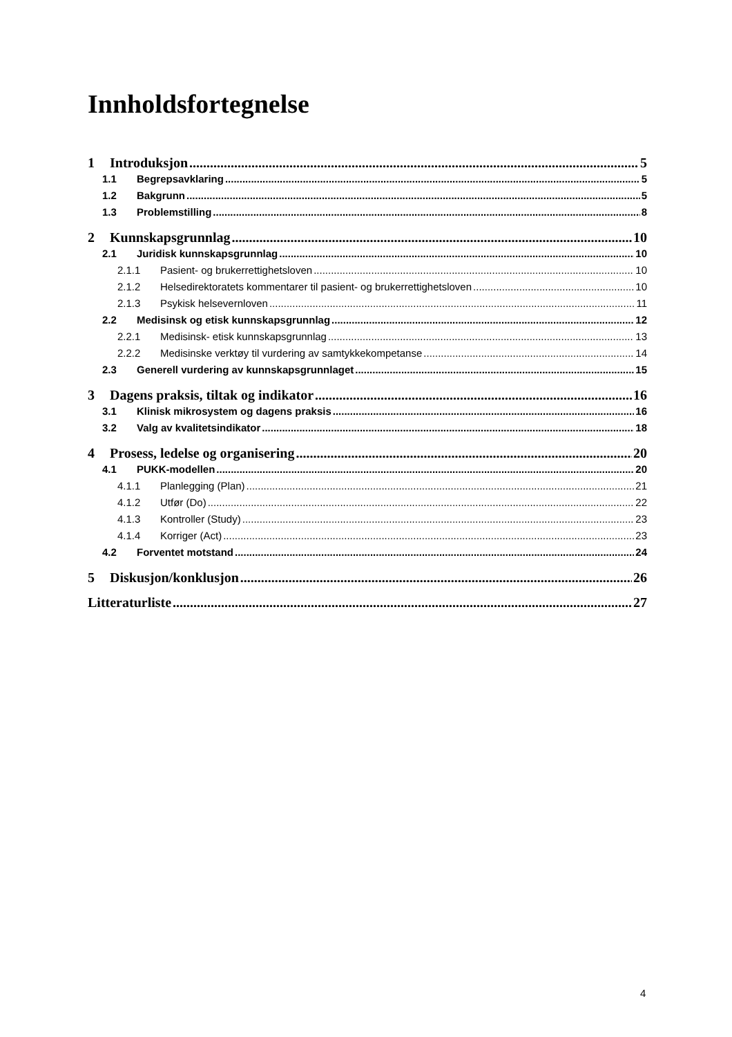Innholdsfortegnelse
1 Introduksjon 5
1.1 Begrepsavklaring 5
1.2 Bakgrunn 5
1.3 Problemstilling 8
2 Kunnskapsgrunnlag 10
2.1 Juridisk kunnskapsgrunnlag 10
2.1.1 Pasient- og brukerrettighetsloven 10
2.1.2 Helsedirektoratets kommentarer til pasient- og brukerrettighetsloven 10
2.1.3 Psykisk helsevernloven 11
2.2 Medisinsk og etisk kunnskapsgrunnlag 12
2.2.1 Medisinsk- etisk kunnskapsgrunnlag 13
2.2.2 Medisinske verktøy til vurdering av samtykkekompetanse 14
2.3 Generell vurdering av kunnskapsgrunnlaget 15
3 Dagens praksis, tiltak og indikator 16
3.1 Klinisk mikrosystem og dagens praksis 16
3.2 Valg av kvalitetsindikator 18
4 Prosess, ledelse og organisering 20
4.1 PUKK-modellen 20
4.1.1 Planlegging (Plan) 21
4.1.2 Utfør (Do) 22
4.1.3 Kontroller (Study) 23
4.1.4 Korriger (Act) 23
4.2 Forventet motstand 24
5 Diskusjon/konklusjon 26
Litteraturliste 27
4